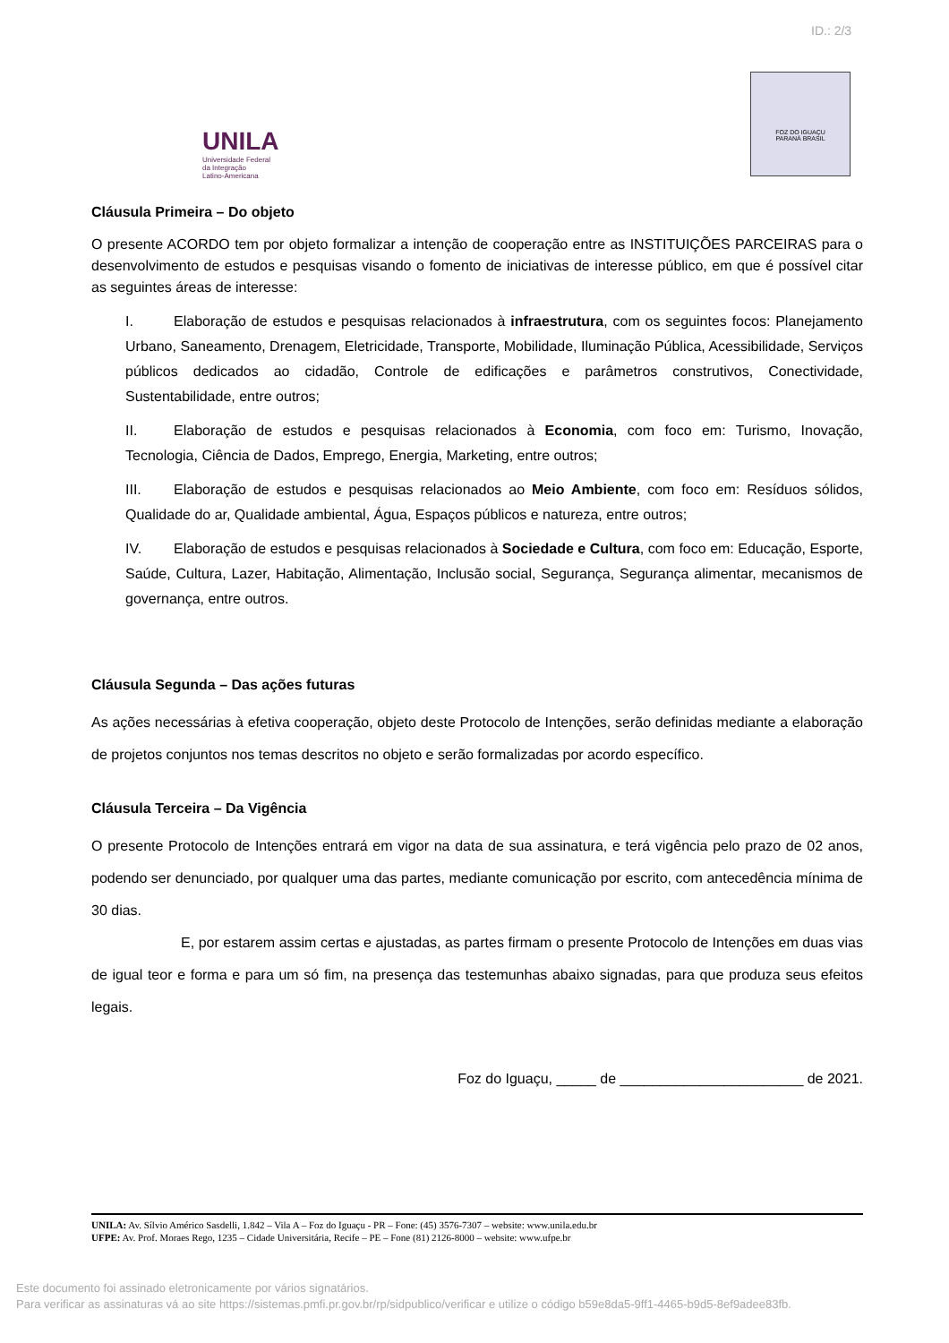ID.: 2/3
UNILA
Universidade Federal
da Integração
Latino-Americana
FOZ DO IGUAÇU
PARANÁ BRASIL
Cláusula Primeira – Do objeto
O presente ACORDO tem por objeto formalizar a intenção de cooperação entre as INSTITUIÇÕES PARCEIRAS para o desenvolvimento de estudos e pesquisas visando o fomento de iniciativas de interesse público, em que é possível citar as seguintes áreas de interesse:
I. Elaboração de estudos e pesquisas relacionados à infraestrutura, com os seguintes focos: Planejamento Urbano, Saneamento, Drenagem, Eletricidade, Transporte, Mobilidade, Iluminação Pública, Acessibilidade, Serviços públicos dedicados ao cidadão, Controle de edificações e parâmetros construtivos, Conectividade, Sustentabilidade, entre outros;
II. Elaboração de estudos e pesquisas relacionados à Economia, com foco em: Turismo, Inovação, Tecnologia, Ciência de Dados, Emprego, Energia, Marketing, entre outros;
III. Elaboração de estudos e pesquisas relacionados ao Meio Ambiente, com foco em: Resíduos sólidos, Qualidade do ar, Qualidade ambiental, Água, Espaços públicos e natureza, entre outros;
IV. Elaboração de estudos e pesquisas relacionados à Sociedade e Cultura, com foco em: Educação, Esporte, Saúde, Cultura, Lazer, Habitação, Alimentação, Inclusão social, Segurança, Segurança alimentar, mecanismos de governança, entre outros.
Cláusula Segunda – Das ações futuras
As ações necessárias à efetiva cooperação, objeto deste Protocolo de Intenções, serão definidas mediante a elaboração de projetos conjuntos nos temas descritos no objeto e serão formalizadas por acordo específico.
Cláusula Terceira – Da Vigência
O presente Protocolo de Intenções entrará em vigor na data de sua assinatura, e terá vigência pelo prazo de 02 anos, podendo ser denunciado, por qualquer uma das partes, mediante comunicação por escrito, com antecedência mínima de 30 dias.
E, por estarem assim certas e ajustadas, as partes firmam o presente Protocolo de Intenções em duas vias de igual teor e forma e para um só fim, na presença das testemunhas abaixo signadas, para que produza seus efeitos legais.
Foz do Iguaçu, _____ de _______________________ de 2021.
UNILA: Av. Sílvio Américo Sasdelli, 1.842 – Vila A – Foz do Iguaçu - PR – Fone: (45) 3576-7307 – website: www.unila.edu.br
UFPE: Av. Prof. Moraes Rego, 1235 – Cidade Universitária, Recife – PE – Fone (81) 2126-8000 – website: www.ufpe.br
Este documento foi assinado eletronicamente por vários signatários.
Para verificar as assinaturas vá ao site https://sistemas.pmfi.pr.gov.br/rp/sidpublico/verificar e utilize o código b59e8da5-9ff1-4465-b9d5-8ef9adee83fb.